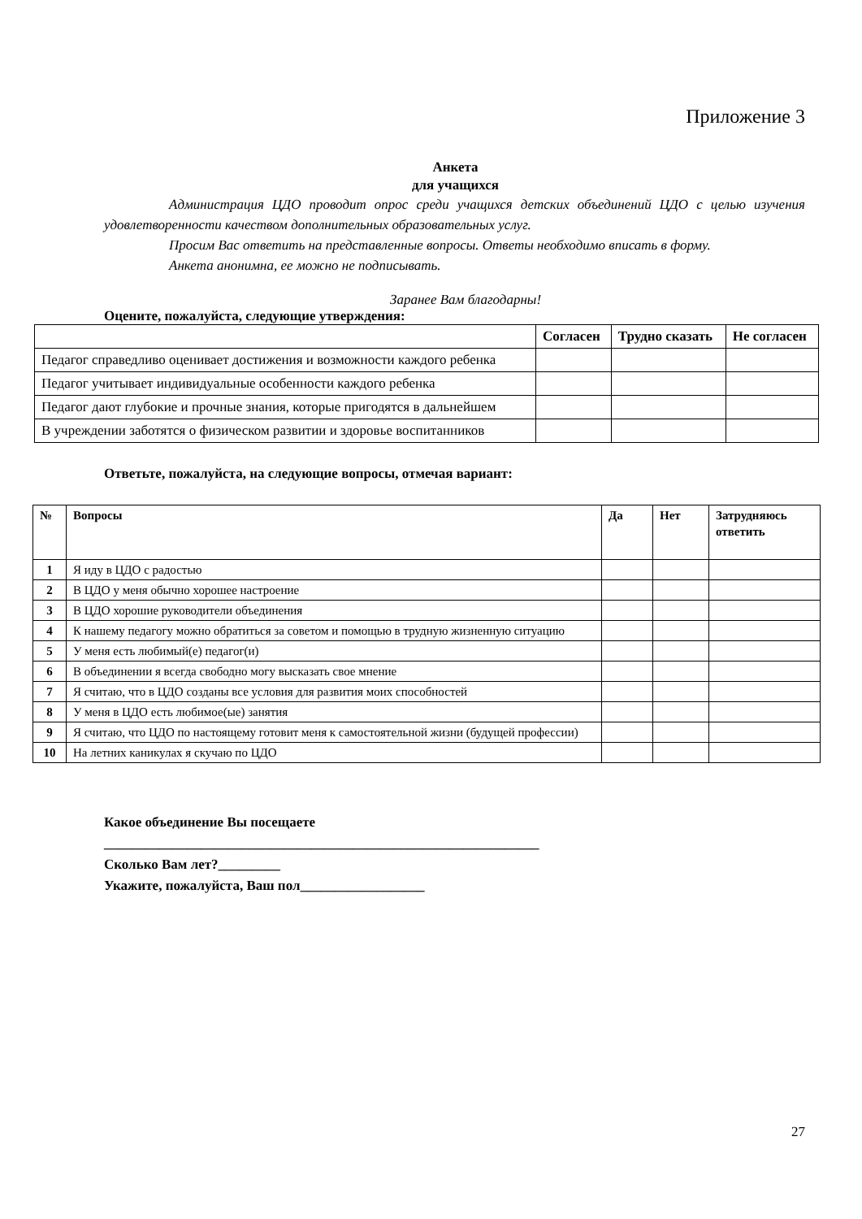Приложение 3
Анкета
для учащихся
Администрация ЦДО проводит опрос среди учащихся детских объединений ЦДО с целью изучения удовлетворенности качеством дополнительных образовательных услуг.
Просим Вас ответить на представленные вопросы. Ответы необходимо вписать в форму.
Анкета анонимна, ее можно не подписывать.
Заранее Вам благодарны!
Оцените, пожалуйста, следующие утверждения:
| | Согласен | Трудно сказать | Не согласен |
| --- | --- | --- | --- |
| Педагог справедливо оценивает достижения и возможности каждого ребенка | | | |
| Педагог учитывает индивидуальные особенности каждого ребенка | | | |
| Педагог дают глубокие и прочные знания, которые пригодятся в дальнейшем | | | |
| В учреждении заботятся о физическом развитии и здоровье воспитанников | | | |
Ответьте, пожалуйста, на следующие вопросы, отмечая вариант:
| № | Вопросы | Да | Нет | Затрудняюсь ответить |
| --- | --- | --- | --- | --- |
| 1 | Я иду в ЦДО с радостью | | | |
| 2 | В ЦДО у меня обычно хорошее настроение | | | |
| 3 | В ЦДО хорошие руководители объединения | | | |
| 4 | К нашему педагогу можно обратиться за советом и помощью в трудную жизненную ситуацию | | | |
| 5 | У меня есть любимый(е) педагог(и) | | | |
| 6 | В объединении я всегда свободно могу высказать свое мнение | | | |
| 7 | Я считаю, что в ЦДО созданы все условия для развития моих способностей | | | |
| 8 | У меня в ЦДО есть любимое(ые) занятия | | | |
| 9 | Я считаю, что ЦДО по настоящему готовит меня к самостоятельной жизни (будущей профессии) | | | |
| 10 | На летних каникулах я скучаю по ЦДО | | | |
Какое объединение Вы посещаете
_______________________________________________________________
Сколько Вам лет?_________
Укажите, пожалуйста, Ваш пол__________________
27